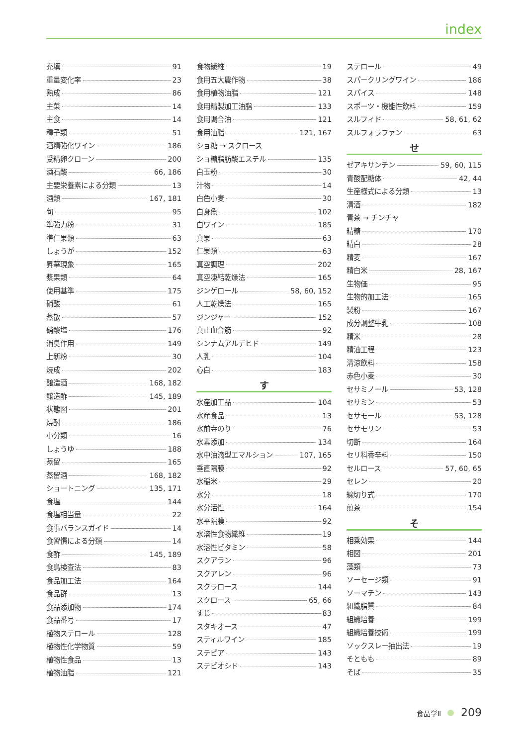index
充填 91
重量変化率 23
熟成 86
主菜 14
主食 14
種子類 51
酒精強化ワイン 186
受精卵クローン 200
酒石酸 66, 186
主要栄養素による分類 13
酒類 167, 181
旬 95
準強力粉 31
準仁果類 63
しょうが 152
昇華現象 165
漿果類 64
使用基準 175
硝酸 61
蒸散 57
硝酸塩 176
消臭作用 149
上新粉 30
焼成 202
醸造酒 168, 182
醸造酢 145, 189
状態図 201
焼酎 186
小分類 16
しょうゆ 188
蒸留 165
蒸留酒 168, 182
ショートニング 135, 171
食塩 144
食塩相当量 22
食事バランスガイド 14
食習慣による分類 14
食酢 145, 189
食鳥検査法 83
食品加工法 164
食品群 13
食品添加物 174
食品番号 17
植物ステロール 128
植物性化学物質 59
植物性食品 13
植物油脂 121
食物繊維 19
食用五大農作物 38
食用植物油脂 121
食用精製加工油脂 133
食用調合油 121
食用油脂 121, 167
ショ糖 → スクロース
ショ糖脂肪酸エステル 135
白玉粉 30
汁物 14
白色小麦 30
白身魚 102
白ワイン 185
真果 63
仁果類 63
真空調理 202
真空凍結乾燥法 165
ジンゲロール 58, 60, 152
人工乾燥法 165
ジンジャー 152
真正血合筋 92
シンナムアルデヒド 149
人乳 104
心白 183
す
水産加工品 104
水産食品 13
水前寺のり 76
水素添加 134
水中油滴型エマルション 107, 165
垂直隔膜 92
水稲米 29
水分 18
水分活性 164
水平隔膜 92
水溶性食物繊維 19
水溶性ビタミン 58
スクアラン 96
スクアレン 96
スクラロース 144
スクロース 65, 66
すじ 83
スタキオース 47
スティルワイン 185
ステビア 143
ステビオシド 143
ステロール 49
スパークリングワイン 186
スパイス 148
スポーツ・機能性飲料 159
スルフィド 58, 61, 62
スルフォラファン 63
せ
ゼアキサンチン 59, 60, 115
青酸配糖体 42, 44
生産様式による分類 13
清酒 182
青茶 → チンチャ
精糖 170
精白 28
精麦 167
精白米 28, 167
生物価 95
生物的加工法 165
製粉 167
成分調整牛乳 108
精米 28
精油工程 123
清涼飲料 158
赤色小麦 30
セサミノール 53, 128
セサミン 53
セサモール 53, 128
セサモリン 53
切断 164
セリ科香辛料 150
セルロース 57, 60, 65
セレン 20
線切り式 170
煎茶 154
そ
相乗効果 144
相図 201
藻類 73
ソーセージ類 91
ソーマチン 143
組織脂質 84
組織培養 199
組織培養技術 199
ソックスレー抽出法 19
そともも 89
そば 35
食品学Ⅱ 209